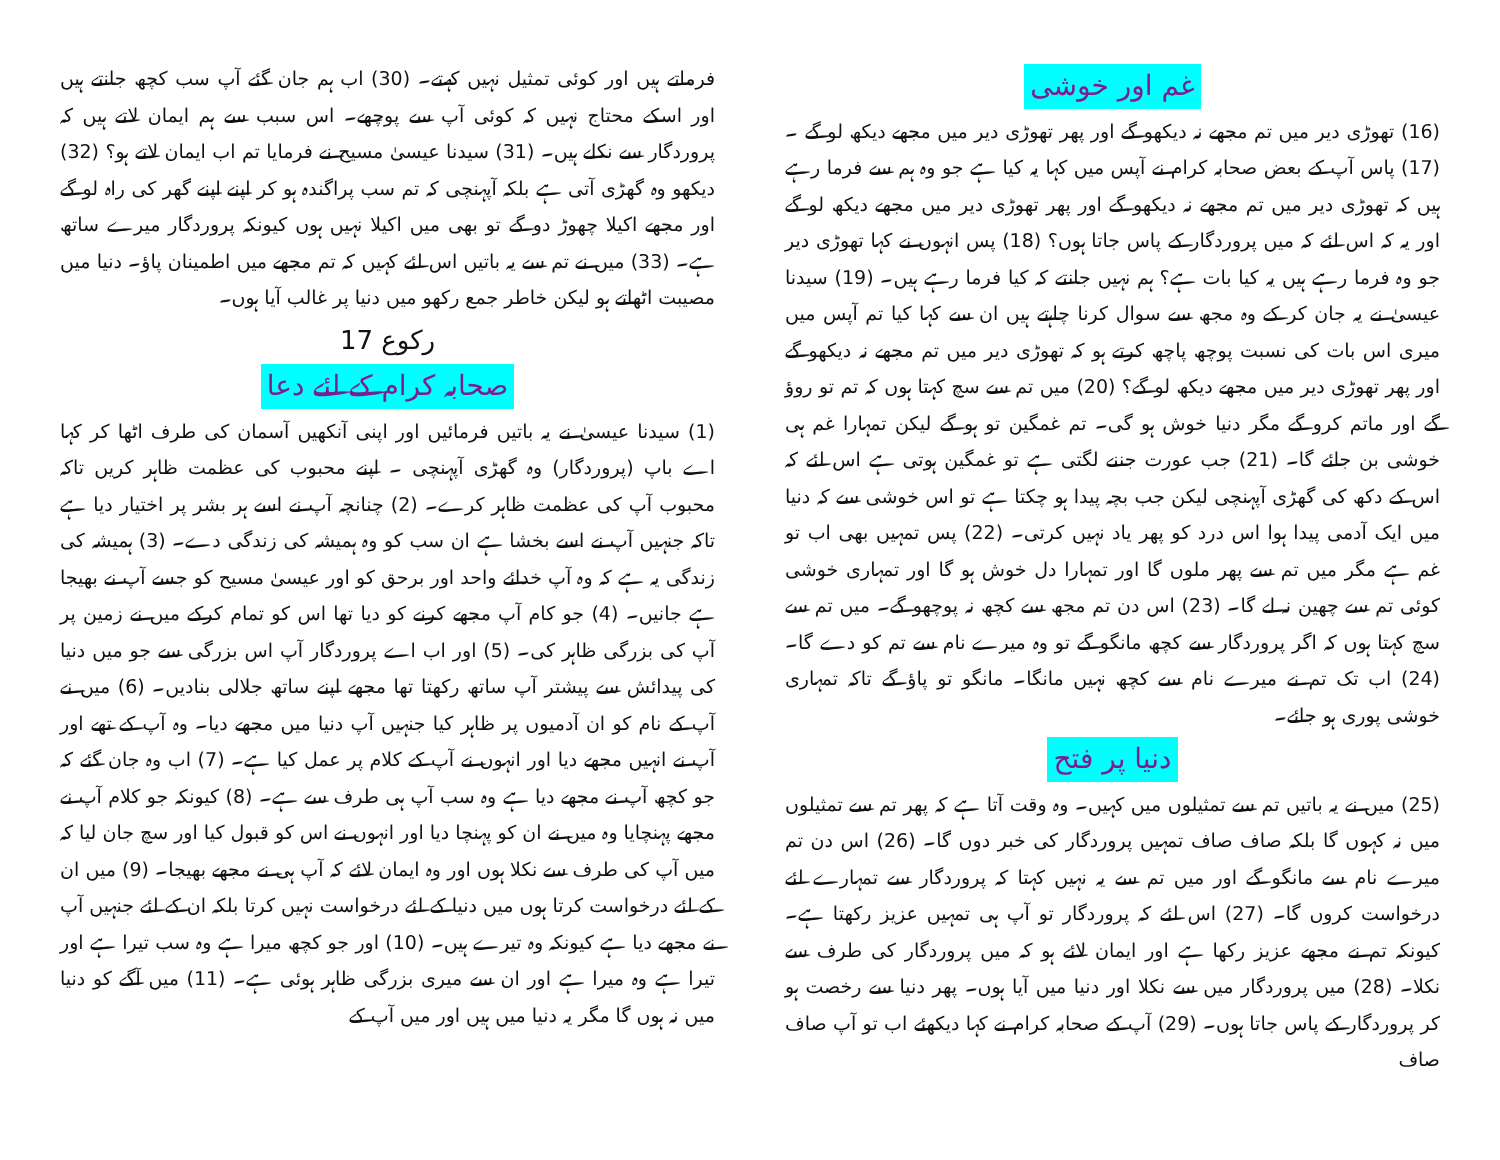غم اور خوشی
(16) تھوڑی دیر میں تم مجھے نہ دیکھو گے اور پھر تھوڑی دیر میں مجھے دیکھ لو گے ۔ (17) پاس آپ کے بعض صحابہ کرام نے آپس میں کہا یہ کیا ہے جو وہ ہم سے فرما رہے ہیں کہ تھوڑی دیر میں تم مجھے نہ دیکھو گے اور پھر تھوڑی دیر میں مجھے دیکھ لو گے اور یہ کہ اس لئے کہ میں پروردگار کے پاس جاتا ہوں؟ (18) پس انہوں نے کہا تھوڑی دیر جو وہ فرما رہے ہیں یہ کیا بات ہے؟ ہم نہیں جانتے کہ کیا فرما رہے ہیں۔ (19) سیدنا عیسیٰ نے یہ جان کر کے وہ مجھ سے سوال کرنا چاہتے ہیں ان سے کہا کیا تم آپس میں میری اس بات کی نسبت پوچھ پاچھ کرتے ہو کہ تھوڑی دیر میں تم مجھے نہ دیکھو گے اور پھر تھوڑی دیر میں مجھے دیکھ لو گے؟ (20) میں تم سے سچ کہتا ہوں کہ تم تو روؤ گے اور ماتم کرو گے مگر دنیا خوش ہو گی۔ تم غمگین تو ہو گے لیکن تمہارا غم ہی خوشی بن جائے گا۔ (21) جب عورت جننے لگتی ہے تو غمگین ہوتی ہے اس لئے کہ اس کے دکھ کی گھڑی آپہنچی لیکن جب بچہ پیدا ہو چکتا ہے تو اس خوشی سے کہ دنیا میں ایک آدمی پیدا ہوا اس درد کو پھر یاد نہیں کرتی۔ (22) پس تمہیں بھی اب تو غم ہے مگر میں تم سے پھر ملوں گا اور تمہارا دل خوش ہو گا اور تمہاری خوشی کوئی تم سے چھین نہ لے گا۔ (23) اس دن تم مجھ سے کچھ نہ پوچھو گے۔ میں تم سے سچ کہتا ہوں کہ اگر پروردگار سے کچھ مانگو گے تو وہ میرے نام سے تم کو دے گا۔ (24) اب تک تم نے میرے نام سے کچھ نہیں مانگا۔ مانگو تو پاؤ گے تاکہ تمہاری خوشی پوری ہو جائے۔
دنیا پر فتح
(25) میں نے یہ باتیں تم سے تمثیلوں میں کہیں۔ وہ وقت آتا ہے کہ پھر تم سے تمثیلوں میں نہ کہوں گا بلکہ صاف صاف تمہیں پروردگار کی خبر دوں گا۔ (26) اس دن تم میرے نام سے مانگو گے اور میں تم سے یہ نہیں کہتا کہ پروردگار سے تمہارے لئے درخواست کروں گا۔ (27) اس لئے کہ پروردگار تو آپ ہی تمہیں عزیز رکھتا ہے۔ کیونکہ تم نے مجھے عزیز رکھا ہے اور ایمان لائے ہو کہ میں پروردگار کی طرف سے نکلا۔ (28) میں پروردگار میں سے نکلا اور دنیا میں آیا ہوں۔ پھر دنیا سے رخصت ہو کر پروردگار کے پاس جاتا ہوں۔ (29) آپ کے صحابہ کرام نے کہا دیکھئے اب تو آپ صاف صاف
فرماتے ہیں اور کوئی تمثیل نہیں کہتے۔ (30) اب ہم جان گئے آپ سب کچھ جانتے ہیں اور اسکے محتاج نہیں کہ کوئی آپ سے پوچھے۔ اس سبب سے ہم ایمان لاتے ہیں کہ پروردگار سے نکلے ہیں۔ (31) سیدنا عیسیٰ مسیح نے فرمایا تم اب ایمان لاتے ہو؟ (32) دیکھو وہ گھڑی آتی ہے بلکہ آپہنچی کہ تم سب پراگندہ ہو کر اپنے اپنے گھر کی راہ لو گے اور مجھے اکیلا چھوڑ دو گے تو بھی میں اکیلا نہیں ہوں کیونکہ پروردگار میرے ساتھ ہے۔ (33) میں نے تم سے یہ باتیں اس لئے کہیں کہ تم مجھے میں اطمینان پاؤ۔ دنیا میں مصیبت اٹھاتے ہو لیکن خاطر جمع رکھو میں دنیا پر غالب آیا ہوں۔
رکوع 17
صحابہ کرام کے لئے دعا
(1) سیدنا عیسیٰ نے یہ باتیں فرمائیں اور اپنی آنکھیں آسمان کی طرف اٹھا کر کہا اے باپ (پروردگار) وہ گھڑی آپہنچی ۔ اپنے محبوب کی عظمت ظاہر کریں تاکہ محبوب آپ کی عظمت ظاہر کرے۔ (2) چنانچہ آپ نے اسے ہر بشر پر اختیار دیا ہے تاکہ جنہیں آپ نے اسے بخشا ہے ان سب کو وہ ہمیشہ کی زندگی دے۔ (3) ہمیشہ کی زندگی یہ ہے کہ وہ آپ خدائے واحد اور برحق کو اور عیسیٰ مسیح کو جسے آپ نے بھیجا ہے جانیں۔ (4) جو کام آپ مجھے کرنے کو دیا تھا اس کو تمام کرکے میں نے زمین پر آپ کی بزرگی ظاہر کی۔ (5) اور اب اے پروردگار آپ اس بزرگی سے جو میں دنیا کی پیدائش سے پیشتر آپ ساتھ رکھتا تھا مجھے اپنے ساتھ جلالی بنادیں۔ (6) میں نے آپ کے نام کو ان آدمیوں پر ظاہر کیا جنہیں آپ دنیا میں مجھے دیا۔ وہ آپ کے تھے اور آپ نے انہیں مجھے دیا اور انہوں نے آپ کے کلام پر عمل کیا ہے۔ (7) اب وہ جان گئے کہ جو کچھ آپ نے مجھے دیا ہے وہ سب آپ ہی طرف سے ہے۔ (8) کیونکہ جو کلام آپ نے مجھے پہنچایا وہ میں نے ان کو پہنچا دیا اور انہوں نے اس کو قبول کیا اور سچ جان لیا کہ میں آپ کی طرف سے نکلا ہوں اور وہ ایمان لائے کہ آپ ہی نے مجھے بھیجا۔ (9) میں ان کے لئے درخواست کرتا ہوں میں دنیا کے لئے درخواست نہیں کرتا بلکہ ان کے لئے جنہیں آپ نے مجھے دیا ہے کیونکہ وہ تیرے ہیں۔ (10) اور جو کچھ میرا ہے وہ سب تیرا ہے اور تیرا ہے وہ میرا ہے اور ان سے میری بزرگی ظاہر ہوئی ہے۔ (11) میں آگے کو دنیا میں نہ ہوں گا مگر یہ دنیا میں ہیں اور میں آپ کے